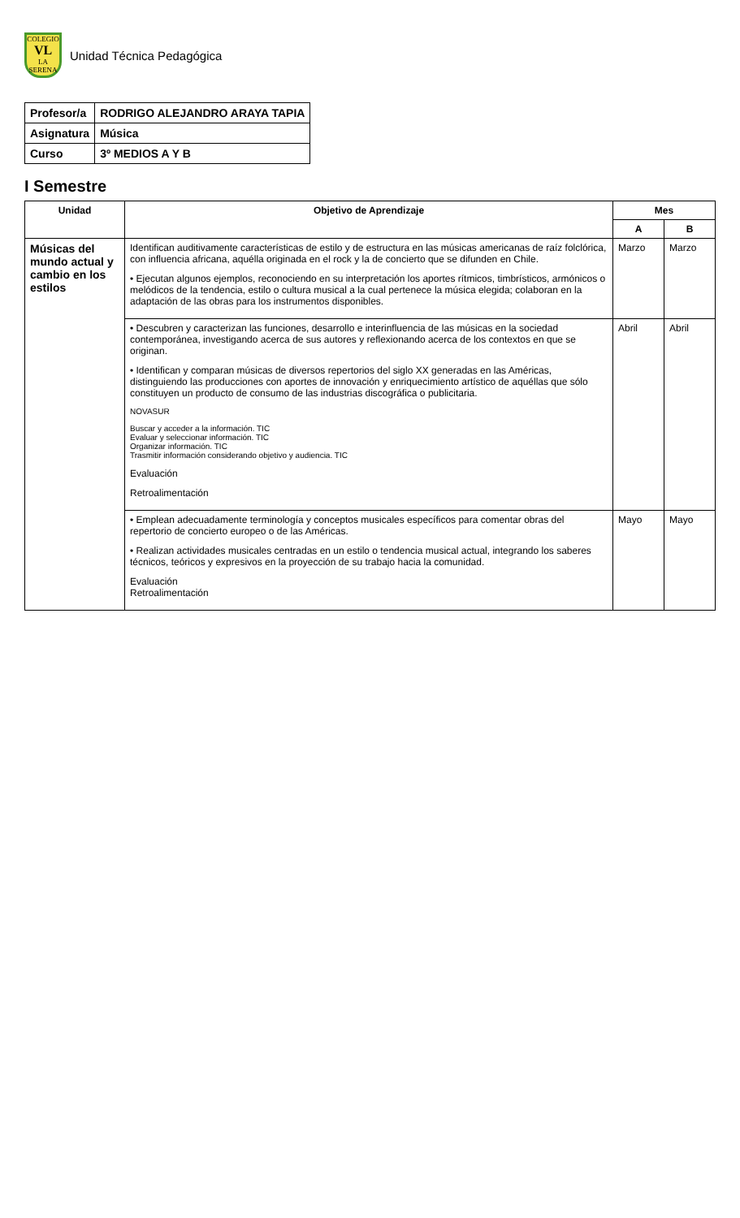COLEGIO
VL
LA SERENA
Unidad Técnica Pedagógica
| Profesor/a | RODRIGO ALEJANDRO ARAYA TAPIA |
| Asignatura | Música |
| Curso | 3º MEDIOS A Y B |
I Semestre
| Unidad | Objetivo de Aprendizaje | Mes | |
| --- | --- | --- | --- |
| | | A | B |
| Músicas del mundo actual y cambio en los estilos | Identifican auditivamente características de estilo y de estructura en las músicas americanas de raíz folclórica, con influencia africana, aquélla originada en el rock y la de concierto que se difunden en Chile. • Ejecutan algunos ejemplos, reconociendo en su interpretación los aportes rítmicos, timbrísticos, armónicos o melódicos de la tendencia, estilo o cultura musical a la cual pertenece la música elegida; colaboran en la adaptación de las obras para los instrumentos disponibles. | Marzo | Marzo |
| | • Descubren y caracterizan las funciones, desarrollo e interinfluencia de las músicas en la sociedad contemporánea, investigando acerca de sus autores y reflexionando acerca de los contextos en que se originan. • Identifican y comparan músicas de diversos repertorios del siglo XX generadas en las Américas, distinguiendo las producciones con aportes de innovación y enriquecimiento artístico de aquéllas que sólo constituyen un producto de consumo de las industrias discográfica o publicitaria. NOVASUR Buscar y acceder a la información. TIC Evaluar y seleccionar información. TIC Organizar información. TIC Trasmitir información considerando objetivo y audiencia. TIC Evaluación Retroalimentación | Abril | Abril |
| | • Emplean adecuadamente terminología y conceptos musicales específicos para comentar obras del repertorio de concierto europeo o de las Américas. • Realizan actividades musicales centradas en un estilo o tendencia musical actual, integrando los saberes técnicos, teóricos y expresivos en la proyección de su trabajo hacia la comunidad. Evaluación Retroalimentación | Mayo | Mayo |